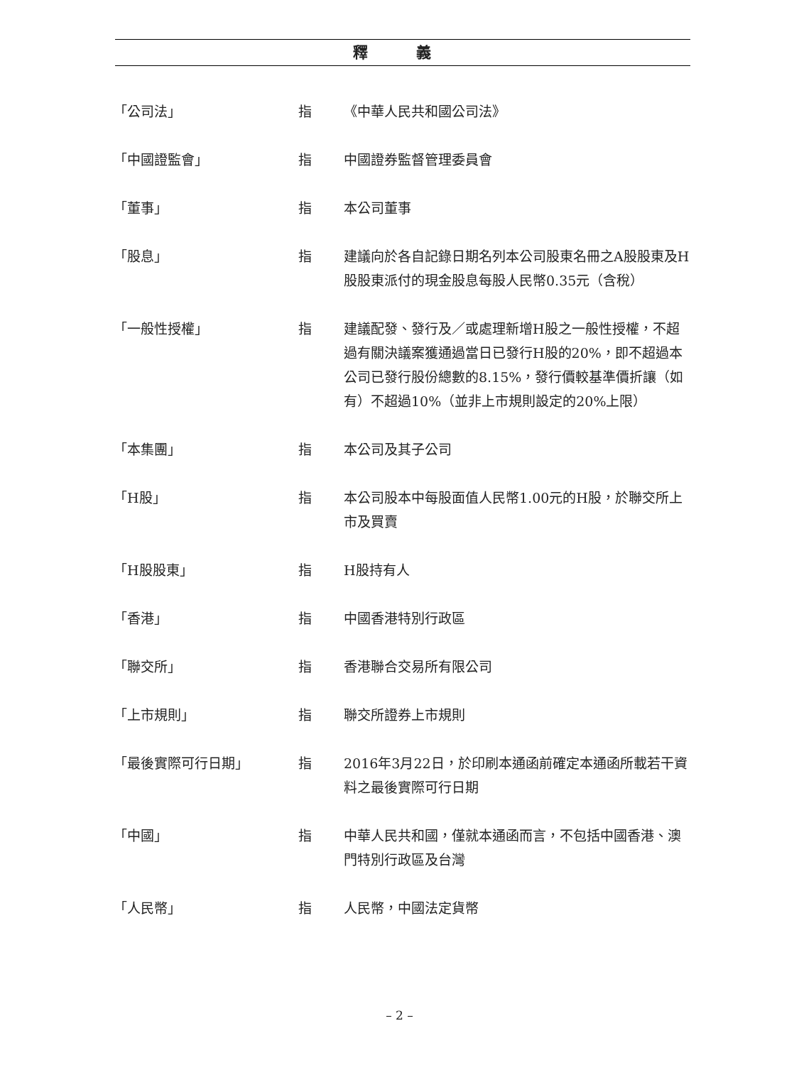釋 義
| 「公司法」 | 指 | 《中華人民共和國公司法》 |
| 「中國證監會」 | 指 | 中國證券監督管理委員會 |
| 「董事」 | 指 | 本公司董事 |
| 「股息」 | 指 | 建議向於各自記錄日期名列本公司股東名冊之A股股東及H股股東派付的現金股息每股人民幣0.35元（含稅） |
| 「一般性授權」 | 指 | 建議配發、發行及／或處理新增H股之一般性授權，不超過有關決議案獲通過當日已發行H股的20%，即不超過本公司已發行股份總數的8.15%，發行價較基準價折讓（如有）不超過10%（並非上市規則設定的20%上限） |
| 「本集團」 | 指 | 本公司及其子公司 |
| 「H股」 | 指 | 本公司股本中每股面值人民幣1.00元的H股，於聯交所上市及買賣 |
| 「H股股東」 | 指 | H股持有人 |
| 「香港」 | 指 | 中國香港特別行政區 |
| 「聯交所」 | 指 | 香港聯合交易所有限公司 |
| 「上市規則」 | 指 | 聯交所證券上市規則 |
| 「最後實際可行日期」 | 指 | 2016年3月22日，於印刷本通函前確定本通函所載若干資料之最後實際可行日期 |
| 「中國」 | 指 | 中華人民共和國，僅就本通函而言，不包括中國香港、澳門特別行政區及台灣 |
| 「人民幣」 | 指 | 人民幣，中國法定貨幣 |
– 2 –